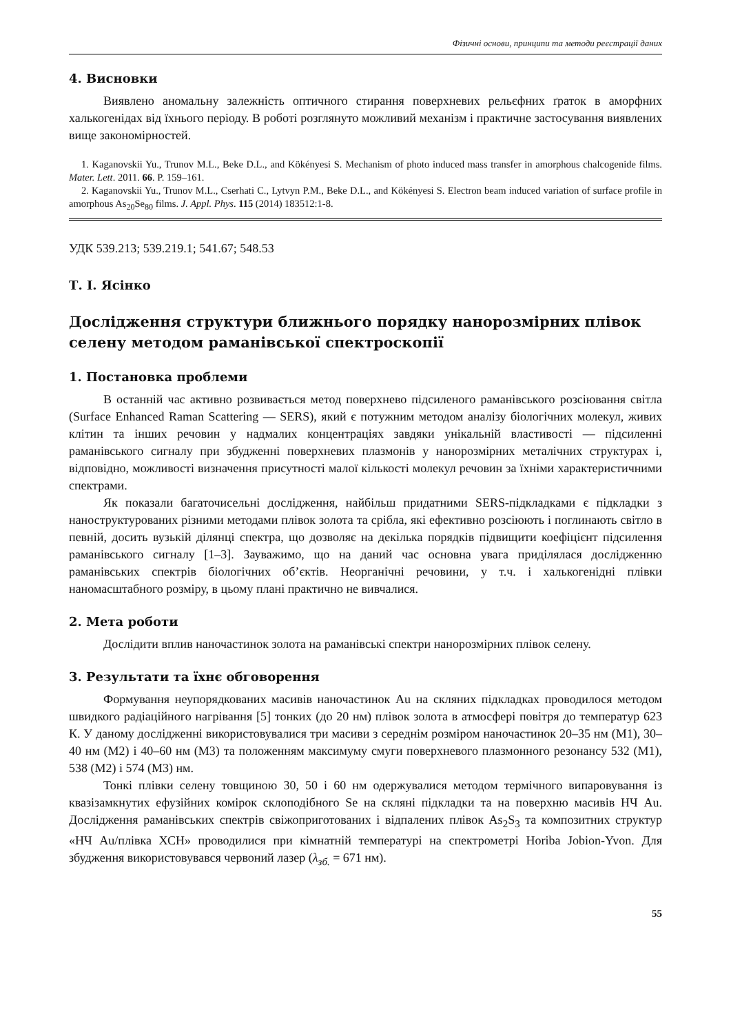Фізичні основи, принципи та методи реєстрації даних
4. Висновки
Виявлено аномальну залежність оптичного стирання поверхневих рельєфних ґраток в аморфних халькогенідах від їхнього періоду. В роботі розглянуто можливий механізм і практичне застосування виявлених вище закономірностей.
1. Kaganovskii Yu., Trunov M.L., Beke D.L., and Kökényesi S. Mechanism of photo induced mass transfer in amorphous chalcogenide films. Mater. Lett. 2011. 66. P. 159–161.
2. Kaganovskii Yu., Trunov M.L., Cserhati C., Lytvyn P.M., Beke D.L., and Kökényesi S. Electron beam induced variation of surface profile in amorphous As<sub>20</sub>Se<sub>80</sub> films. J. Appl. Phys. 115 (2014) 183512:1-8.
УДК 539.213; 539.219.1; 541.67; 548.53
Т. І. Ясінко
Дослідження структури ближнього порядку нанорозмірних плівок селену методом раманівської спектроскопії
1. Постановка проблеми
В останній час активно розвивається метод поверхнево підсиленого раманівського розсіювання світла (Surface Enhanced Raman Scattering — SERS), який є потужним методом аналізу біологічних молекул, живих клітин та інших речовин у надмалих концентраціях завдяки унікальній властивості — підсиленні раманівського сигналу при збудженні поверхневих плазмонів у нанорозмірних металічних структурах і, відповідно, можливості визначення присутності малої кількості молекул речовин за їхніми характеристичними спектрами.
Як показали багаточисельні дослідження, найбільш придатними SERS-підкладками є підкладки з наноструктурованих різними методами плівок золота та срібла, які ефективно розсіюють і поглинають світло в певній, досить вузькій ділянці спектра, що дозволяє на декілька порядків підвищити коефіцієнт підсилення раманівського сигналу [1–3]. Зауважимо, що на даний час основна увага приділялася дослідженню раманівських спектрів біологічних об’єктів. Неорганічні речовини, у т.ч. і халькогенідні плівки наномасштабного розміру, в цьому плані практично не вивчалися.
2. Мета роботи
Дослідити вплив наночастинок золота на раманівські спектри нанорозмірних плівок селену.
3. Результати та їхнє обговорення
Формування неупорядкованих масивів наночастинок Au на скляних підкладках проводилося методом швидкого радіаційного нагрівання [5] тонких (до 20 нм) плівок золота в атмосфері повітря до температур 623 К. У даному дослідженні використовувалися три масиви з середнім розміром наночастинок 20–35 нм (М1), 30–40 нм (М2) і 40–60 нм (М3) та положенням максимуму смуги поверхневого плазмонного резонансу 532 (М1), 538 (М2) і 574 (М3) нм.
Тонкі плівки селену товщиною 30, 50 і 60 нм одержувалися методом термічного випаровування із квазізамкнутих ефузійних комірок склоподібного Se на скляні підкладки та на поверхню масивів НЧ Au. Дослідження раманівських спектрів свіжоприготованих і відпалених плівок As<sub>2</sub>S<sub>3</sub> та композитних структур «НЧ Au/плівка ХСН» проводилися при кімнатній температурі на спектрометрі Horiba Jobion-Yvon. Для збудження використовувався червоний лазер (λ<sub>зб.</sub> = 671 нм).
55